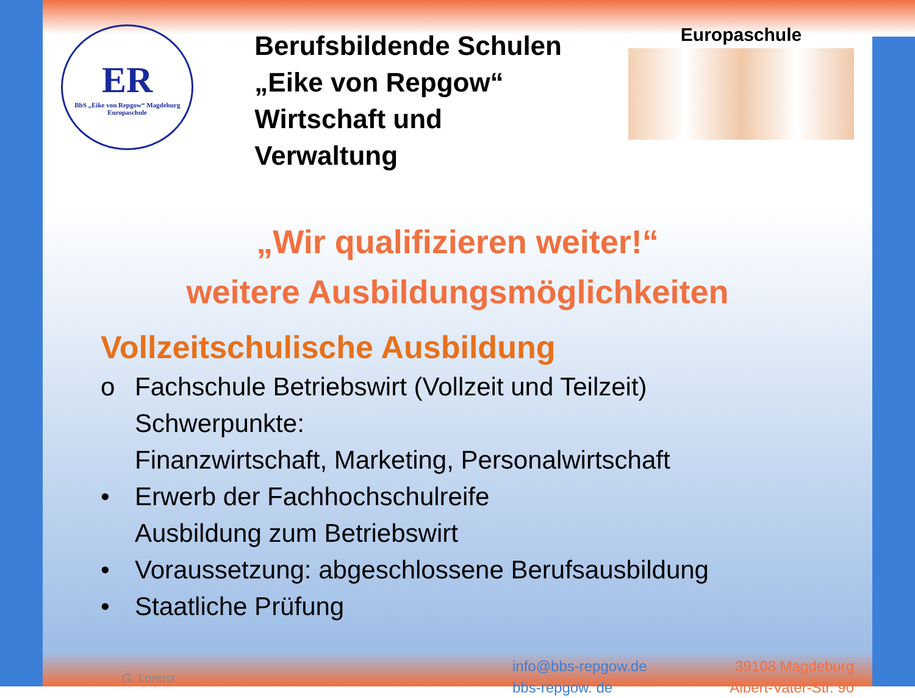ER
BbS „Eike von Repgow“ Magdeburg
Europaschule
Berufsbildende Schulen
„Eike von Repgow“
Wirtschaft und Verwaltung
Europaschule
„Wir qualifizieren weiter!“
weitere Ausbildungsmöglichkeiten
Vollzeitschulische Ausbildung
o Fachschule Betriebswirt (Vollzeit und Teilzeit)
Schwerpunkte:
Finanzwirtschaft, Marketing, Personalwirtschaft
• Erwerb der Fachhochschulreife
Ausbildung zum Betriebswirt
• Voraussetzung: abgeschlossene Berufsausbildung
• Staatliche Prüfung
G. Lorenz
info@bbs-repgow.de
bbs-repgow. de
39108 Magdeburg
Albert-Vater-Str. 90